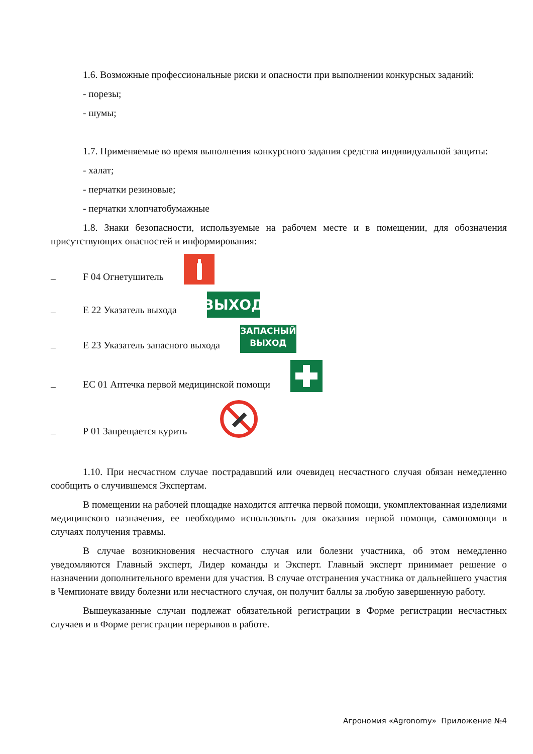1.6. Возможные профессиональные риски и опасности при выполнении конкурсных заданий:
- порезы;
- шумы;
1.7. Применяемые во время выполнения конкурсного задания средства индивидуальной защиты:
- халат;
- перчатки резиновые;
- перчатки хлопчатобумажные
1.8. Знаки безопасности, используемые на рабочем месте и в помещении, для обозначения присутствующих опасностей и информирования:
– F 04 Огнетушитель
– Е 22 Указатель выхода
ВЫХОД
– Е 23 Указатель запасного выхода
ЗАПАСНЫЙ
ВЫХОД
– ЕС 01 Аптечка первой медицинской помощи
– Р 01 Запрещается курить
1.10. При несчастном случае пострадавший или очевидец несчастного случая обязан немедленно сообщить о случившемся Экспертам.
В помещении на рабочей площадке находится аптечка первой помощи, укомплектованная изделиями медицинского назначения, ее необходимо использовать для оказания первой помощи, самопомощи в случаях получения травмы.
В случае возникновения несчастного случая или болезни участника, об этом немедленно уведомляются Главный эксперт, Лидер команды и Эксперт. Главный эксперт принимает решение о назначении дополнительного времени для участия. В случае отстранения участника от дальнейшего участия в Чемпионате ввиду болезни или несчастного случая, он получит баллы за любую завершенную работу.
Вышеуказанные случаи подлежат обязательной регистрации в Форме регистрации несчастных случаев и в Форме регистрации перерывов в работе.
Агрономия «Agronomy» Приложение №4